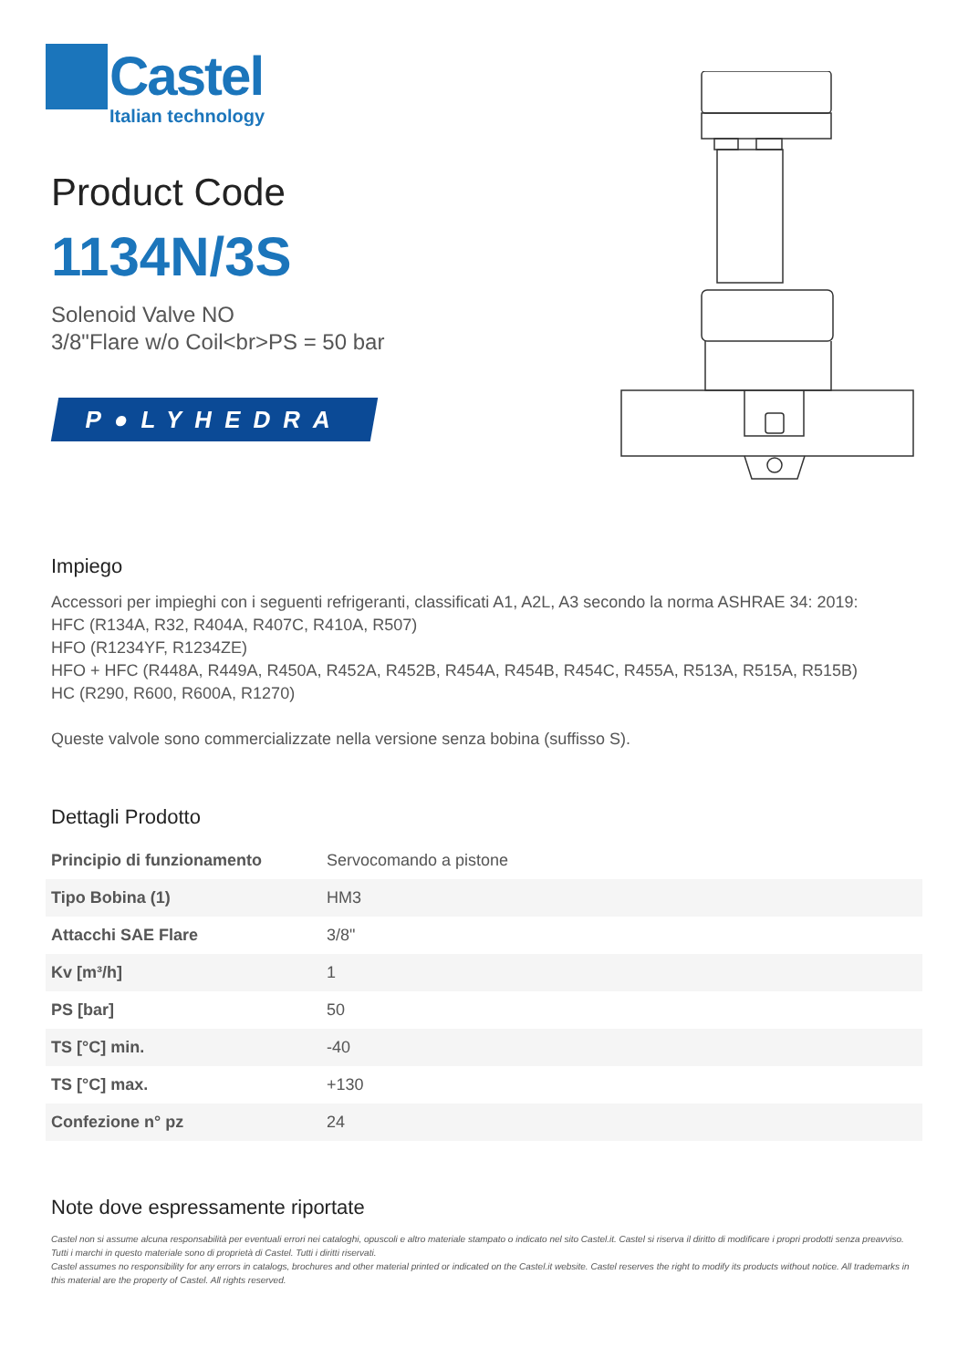Castel
Italian technology
Product Code
1134N/3S
Solenoid Valve NO
3/8"Flare w/o Coil<br>PS = 50 bar
P●LYHEDRA
Impiego
Accessori per impieghi con i seguenti refrigeranti, classificati A1, A2L, A3 secondo la norma ASHRAE 34: 2019:
HFC (R134A, R32, R404A, R407C, R410A, R507)
HFO (R1234YF, R1234ZE)
HFO + HFC (R448A, R449A, R450A, R452A, R452B, R454A, R454B, R454C, R455A, R513A, R515A, R515B)
HC (R290, R600, R600A, R1270)
Queste valvole sono commercializzate nella versione senza bobina (suffisso S).
Dettagli Prodotto
| Principio di funzionamento | Servocomando a pistone |
| Tipo Bobina (1) | HM3 |
| Attacchi SAE Flare | 3/8" |
| Kv [m³/h] | 1 |
| PS [bar] | 50 |
| TS [°C] min. | -40 |
| TS [°C] max. | +130 |
| Confezione n° pz | 24 |
Note dove espressamente riportate
Castel non si assume alcuna responsabilità per eventuali errori nei cataloghi, opuscoli e altro materiale stampato o indicato nel sito Castel.it. Castel si riserva il diritto di modificare i propri prodotti senza preavviso. Tutti i marchi in questo materiale sono di proprietà di Castel. Tutti i diritti riservati.
Castel assumes no responsibility for any errors in catalogs, brochures and other material printed or indicated on the Castel.it website. Castel reserves the right to modify its products without notice. All trademarks in this material are the property of Castel. All rights reserved.